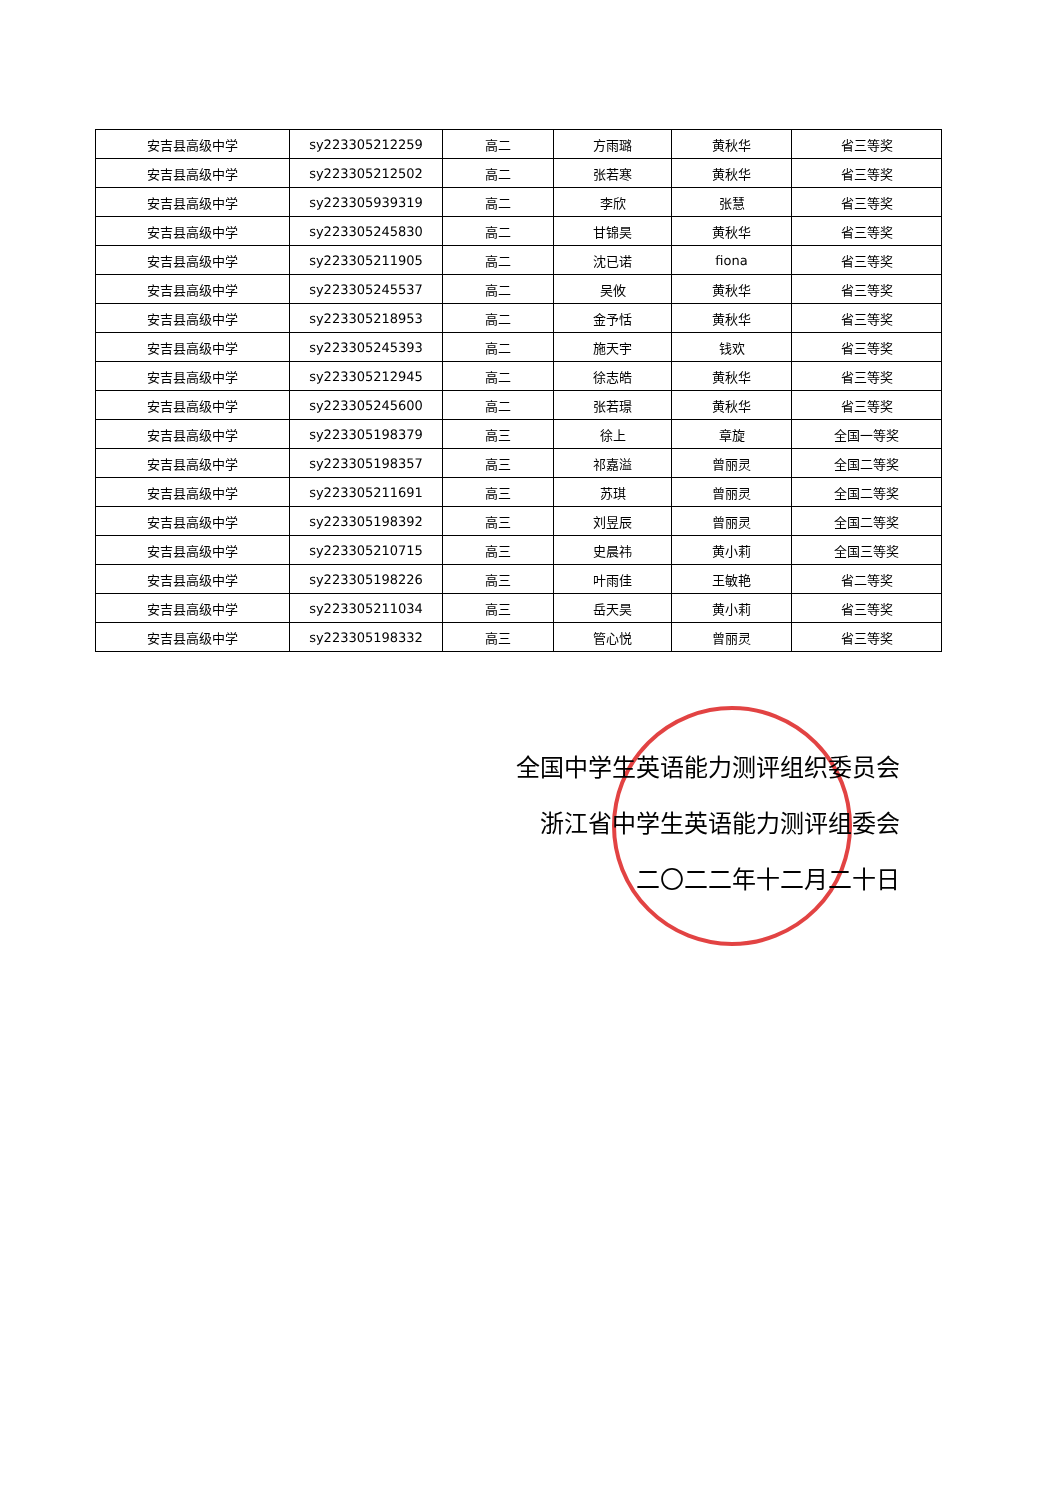| 安吉县高级中学 | sy223305212259 | 高二 | 方雨璐 | 黄秋华 | 省三等奖 |
| 安吉县高级中学 | sy223305212502 | 高二 | 张若寒 | 黄秋华 | 省三等奖 |
| 安吉县高级中学 | sy223305939319 | 高二 | 李欣 | 张慧 | 省三等奖 |
| 安吉县高级中学 | sy223305245830 | 高二 | 甘锦昊 | 黄秋华 | 省三等奖 |
| 安吉县高级中学 | sy223305211905 | 高二 | 沈已诺 | fiona | 省三等奖 |
| 安吉县高级中学 | sy223305245537 | 高二 | 吴攸 | 黄秋华 | 省三等奖 |
| 安吉县高级中学 | sy223305218953 | 高二 | 金予恬 | 黄秋华 | 省三等奖 |
| 安吉县高级中学 | sy223305245393 | 高二 | 施天宇 | 钱欢 | 省三等奖 |
| 安吉县高级中学 | sy223305212945 | 高二 | 徐志皓 | 黄秋华 | 省三等奖 |
| 安吉县高级中学 | sy223305245600 | 高二 | 张若璟 | 黄秋华 | 省三等奖 |
| 安吉县高级中学 | sy223305198379 | 高三 | 徐上 | 章旋 | 全国一等奖 |
| 安吉县高级中学 | sy223305198357 | 高三 | 祁嘉溢 | 曾丽灵 | 全国二等奖 |
| 安吉县高级中学 | sy223305211691 | 高三 | 苏琪 | 曾丽灵 | 全国二等奖 |
| 安吉县高级中学 | sy223305198392 | 高三 | 刘昱辰 | 曾丽灵 | 全国二等奖 |
| 安吉县高级中学 | sy223305210715 | 高三 | 史晨祎 | 黄小莉 | 全国三等奖 |
| 安吉县高级中学 | sy223305198226 | 高三 | 叶雨佳 | 王敏艳 | 省二等奖 |
| 安吉县高级中学 | sy223305211034 | 高三 | 岳天昊 | 黄小莉 | 省三等奖 |
| 安吉县高级中学 | sy223305198332 | 高三 | 管心悦 | 曾丽灵 | 省三等奖 |
全国中学生英语能力测评组织委员会
浙江省中学生英语能力测评组委会
二〇二二年十二月二十日